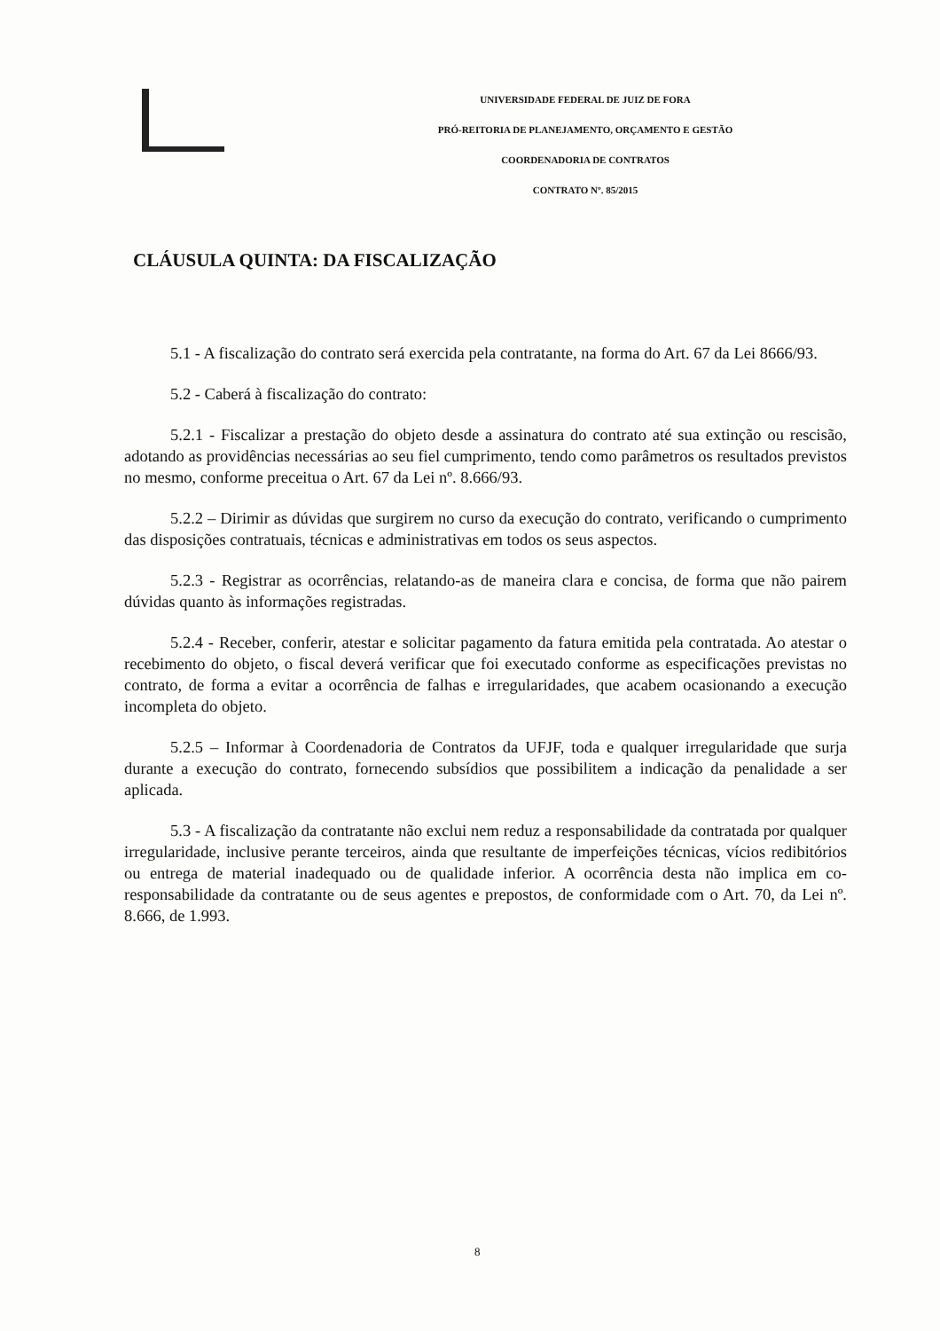UNIVERSIDADE FEDERAL DE JUIZ DE FORA
PRÓ-REITORIA DE PLANEJAMENTO, ORÇAMENTO E GESTÃO
COORDENADORIA DE CONTRATOS
CONTRATO Nº. 85/2015
CLÁUSULA QUINTA: DA FISCALIZAÇÃO
5.1 - A fiscalização do contrato será exercida pela contratante, na forma do Art. 67 da Lei 8666/93.
5.2 - Caberá à fiscalização do contrato:
5.2.1 - Fiscalizar a prestação do objeto desde a assinatura do contrato até sua extinção ou rescisão, adotando as providências necessárias ao seu fiel cumprimento, tendo como parâmetros os resultados previstos no mesmo, conforme preceitua o Art. 67 da Lei nº. 8.666/93.
5.2.2 – Dirimir as dúvidas que surgirem no curso da execução do contrato, verificando o cumprimento das disposições contratuais, técnicas e administrativas em todos os seus aspectos.
5.2.3 - Registrar as ocorrências, relatando-as de maneira clara e concisa, de forma que não pairem dúvidas quanto às informações registradas.
5.2.4 - Receber, conferir, atestar e solicitar pagamento da fatura emitida pela contratada. Ao atestar o recebimento do objeto, o fiscal deverá verificar que foi executado conforme as especificações previstas no contrato, de forma a evitar a ocorrência de falhas e irregularidades, que acabem ocasionando a execução incompleta do objeto.
5.2.5 – Informar à Coordenadoria de Contratos da UFJF, toda e qualquer irregularidade que surja durante a execução do contrato, fornecendo subsídios que possibilitem a indicação da penalidade a ser aplicada.
5.3 - A fiscalização da contratante não exclui nem reduz a responsabilidade da contratada por qualquer irregularidade, inclusive perante terceiros, ainda que resultante de imperfeições técnicas, vícios redibitórios ou entrega de material inadequado ou de qualidade inferior. A ocorrência desta não implica em co-responsabilidade da contratante ou de seus agentes e prepostos, de conformidade com o Art. 70, da Lei nº. 8.666, de 1.993.
8